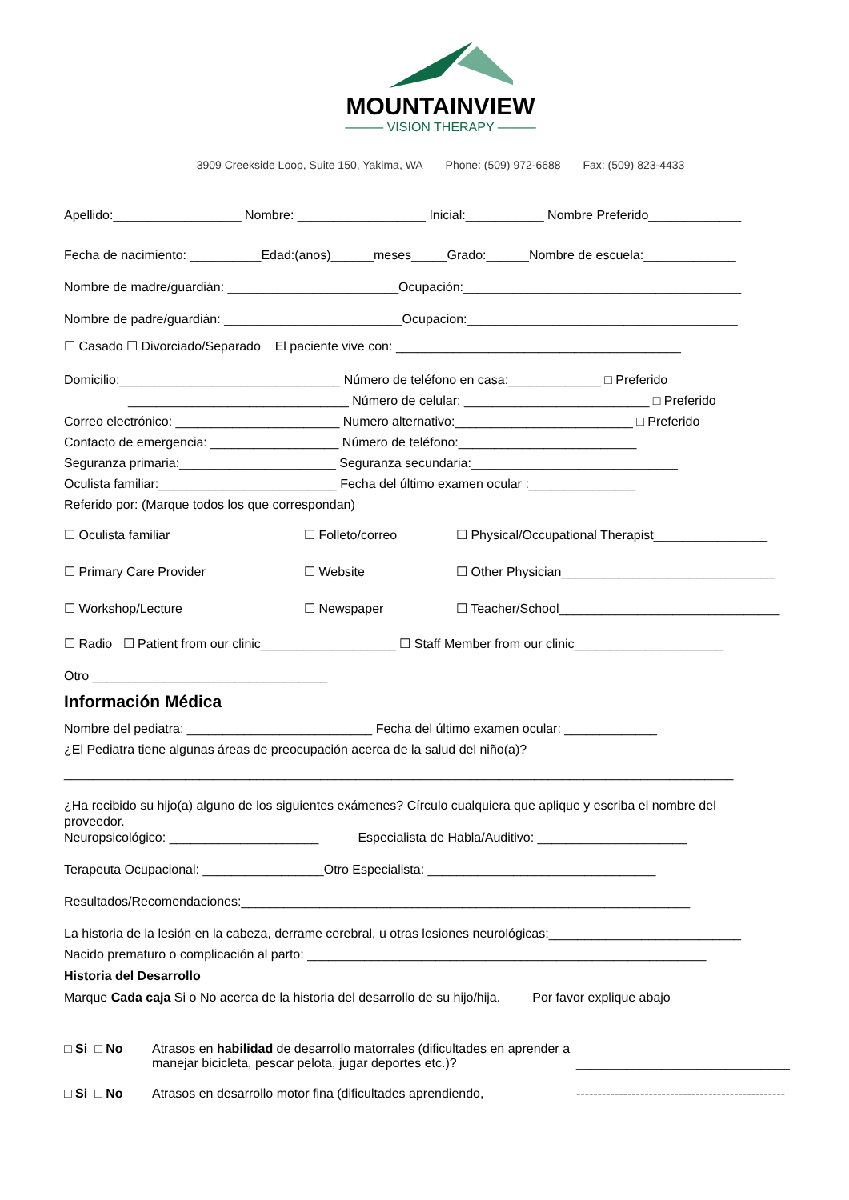MOUNTAINVIEW
——— VISION THERAPY ———
3909 Creekside Loop, Suite 150, Yakima, WA Phone: (509) 972-6688 Fax: (509) 823-4433
Apellido:__________________ Nombre: __________________ Inicial:___________ Nombre Preferido_____________
Fecha de nacimiento: __________Edad:(anos)______meses_____Grado:______Nombre de escuela:_____________
Nombre de madre/guardián: ________________________Ocupación:_______________________________________
Nombre de padre/guardián: _________________________Ocupacion:______________________________________
☐ Casado ☐ Divorciado/Separado El paciente vive con: ________________________________________
Domicilio:_______________________________ Número de teléfono en casa:_____________ □ Preferido
_______________________________ Número de celular: __________________________ □ Preferido
Correo electrónico: _______________________ Numero alternativo:_________________________ □ Preferido
Contacto de emergencia: __________________ Número de teléfono:_________________________
Seguranza primaria:______________________ Seguranza secundaria:_____________________________
Oculista familiar:_________________________ Fecha del último examen ocular :_______________
Referido por: (Marque todos los que correspondan)
☐ Oculista familiar
☐ Folleto/correo
☐ Physical/Occupational Therapist________________
☐ Primary Care Provider
☐ Website
☐ Other Physician______________________________
☐ Workshop/Lecture
☐ Newspaper
☐ Teacher/School_______________________________
☐ Radio ☐ Patient from our clinic___________________ ☐ Staff Member from our clinic_____________________
Otro _________________________________
Información Médica
Nombre del pediatra: __________________________ Fecha del último examen ocular: _____________
¿El Pediatra tiene algunas áreas de preocupación acerca de la salud del niño(a)?
______________________________________________________________________________________________
¿Ha recibido su hijo(a) alguno de los siguientes exámenes? Círculo cualquiera que aplique y escriba el nombre del
proveedor.
Neuropsicológico: _____________________ Especialista de Habla/Auditivo: _____________________
Terapeuta Ocupacional: _________________Otro Especialista: ________________________________
Resultados/Recomendaciones:_______________________________________________________________
La historia de la lesión en la cabeza, derrame cerebral, u otras lesiones neurológicas:___________________________
Nacido prematuro o complicación al parto: ________________________________________________________
Historia del Desarrollo
Marque Cada caja Si o No acerca de la historia del desarrollo de su hijo/hija. Por favor explique abajo
□ Si □ No Atrasos en habilidad de desarrollo matorrales (dificultades en aprender a manejar bicicleta, pescar pelota, jugar deportes etc.)?
______________________________
□ Si □ No Atrasos en desarrollo motor fina (dificultades aprendiendo,
-------------------------------------------------